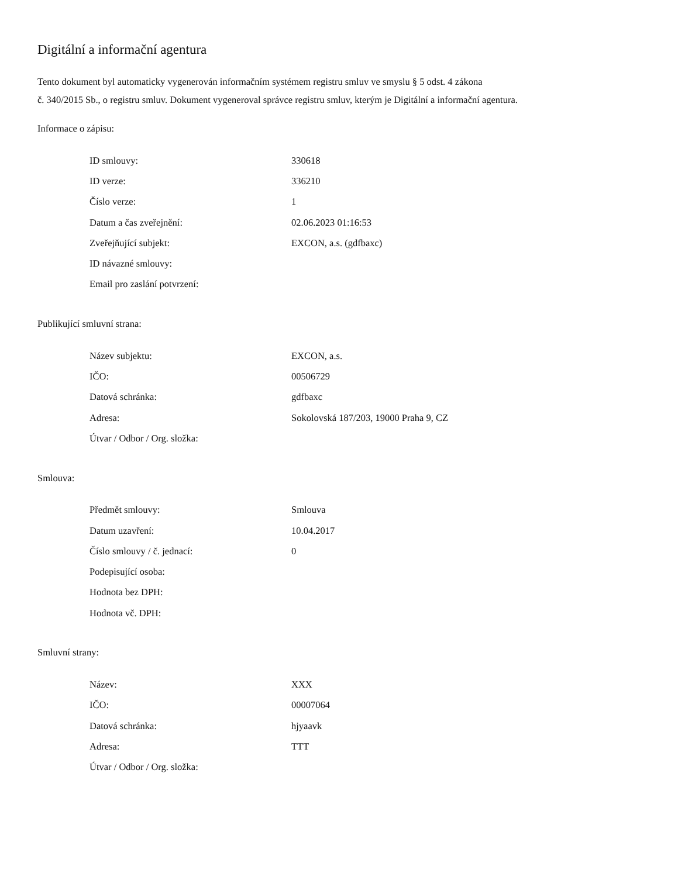Digitální a informační agentura
Tento dokument byl automaticky vygenerován informačním systémem registru smluv ve smyslu § 5 odst. 4 zákona
č. 340/2015 Sb., o registru smluv. Dokument vygeneroval správce registru smluv, kterým je Digitální a informační agentura.
Informace o zápisu:
| ID smlouvy: | 330618 |
| ID verze: | 336210 |
| Číslo verze: | 1 |
| Datum a čas zveřejnění: | 02.06.2023 01:16:53 |
| Zveřejňující subjekt: | EXCON, a.s. (gdfbaxc) |
| ID návazné smlouvy: | |
| Email pro zaslání potvrzení: | |
Publikující smluvní strana:
| Název subjektu: | EXCON, a.s. |
| IČO: | 00506729 |
| Datová schránka: | gdfbaxc |
| Adresa: | Sokolovská 187/203, 19000 Praha 9, CZ |
| Útvar / Odbor / Org. složka: | |
Smlouva:
| Předmět smlouvy: | Smlouva |
| Datum uzavření: | 10.04.2017 |
| Číslo smlouvy / č. jednací: | 0 |
| Podepisující osoba: | |
| Hodnota bez DPH: | |
| Hodnota vč. DPH: | |
Smluvní strany:
| Název: | XXX |
| IČO: | 00007064 |
| Datová schránka: | hjyaavk |
| Adresa: | TTT |
| Útvar / Odbor / Org. složka: | |